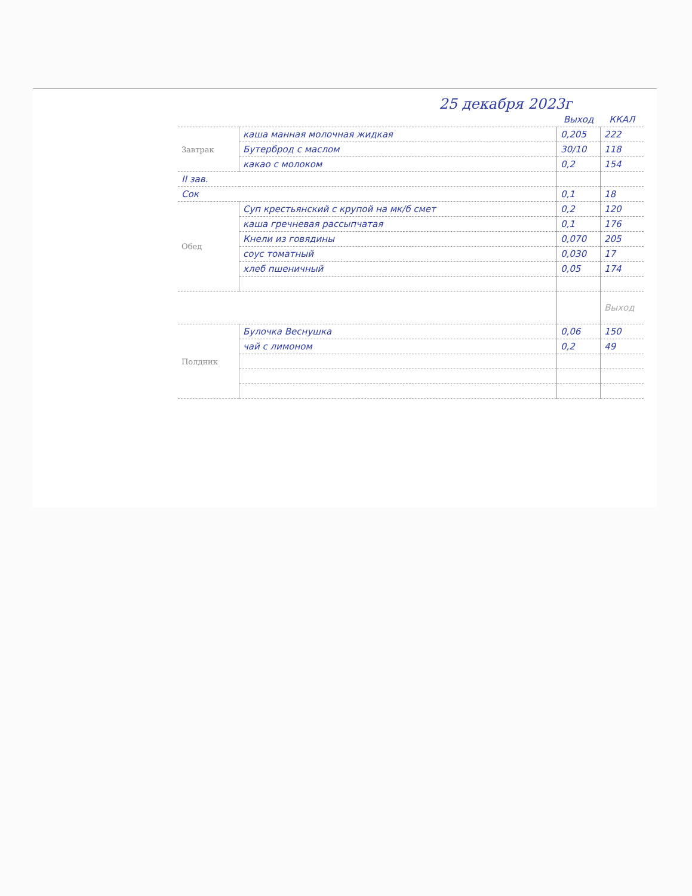25 декабря 2023г
| | | Выход | ККАЛ |
| --- | --- | --- | --- |
| Завтрак | каша манная молочная жидкая | 0,205 | 222 |
| | Бутерброд с маслом | 30/10 | 118 |
| | какао с молоком | 0,2 | 154 |
| II зав. | | | |
| Сок | | 0,1 | 18 |
| Обед | Суп крестьянский с крупой на мк/б смет | 0,2 | 120 |
| | каша гречневая рассыпчатая | 0,1 | 176 |
| | Кнели из говядины | 0,070 | 205 |
| | соус томатный | 0,030 | 17 |
| | хлеб пшеничный | 0,05 | 174 |
| | | | Выход |
| Полдник | Булочка Веснушка | 0,06 | 150 |
| | чай с лимоном | 0,2 | 49 |